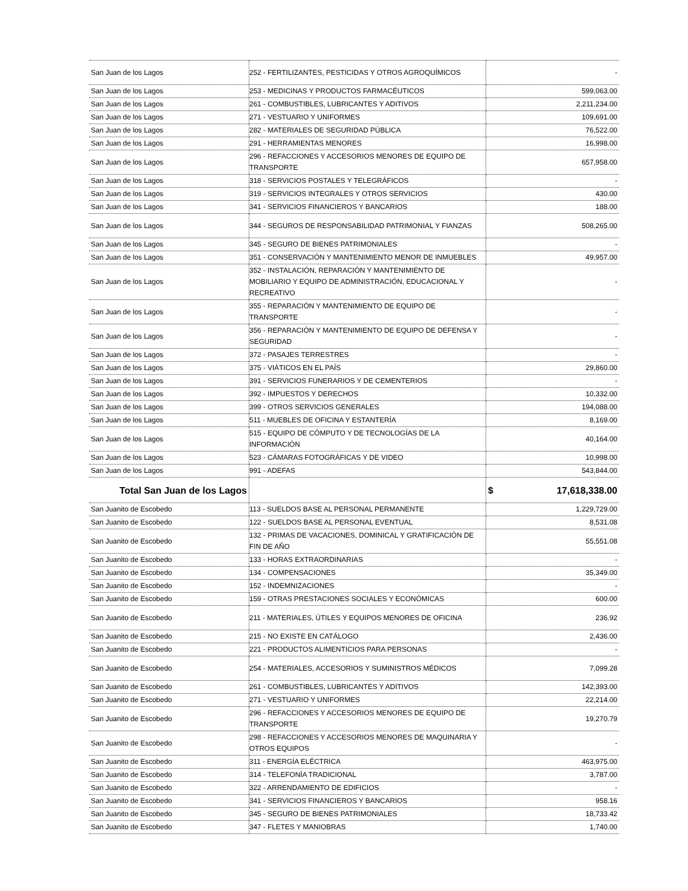| San Juan de los Lagos | 252 - FERTILIZANTES, PESTICIDAS Y OTROS AGROQUÍMICOS | - |
| San Juan de los Lagos | 253 - MEDICINAS Y PRODUCTOS FARMACÉUTICOS | 599,063.00 |
| San Juan de los Lagos | 261 - COMBUSTIBLES, LUBRICANTES Y ADITIVOS | 2,211,234.00 |
| San Juan de los Lagos | 271 - VESTUARIO Y UNIFORMES | 109,691.00 |
| San Juan de los Lagos | 282 - MATERIALES DE SEGURIDAD PÚBLICA | 76,522.00 |
| San Juan de los Lagos | 291 - HERRAMIENTAS MENORES | 16,998.00 |
| San Juan de los Lagos | 296 - REFACCIONES Y ACCESORIOS MENORES DE EQUIPO DE TRANSPORTE | 657,958.00 |
| San Juan de los Lagos | 318 - SERVICIOS POSTALES Y TELEGRÁFICOS | - |
| San Juan de los Lagos | 319 - SERVICIOS INTEGRALES Y OTROS SERVICIOS | 430.00 |
| San Juan de los Lagos | 341 - SERVICIOS FINANCIEROS Y BANCARIOS | 188.00 |
| San Juan de los Lagos | 344 - SEGUROS DE RESPONSABILIDAD PATRIMONIAL Y FIANZAS | 508,265.00 |
| San Juan de los Lagos | 345 - SEGURO DE BIENES PATRIMONIALES | - |
| San Juan de los Lagos | 351 - CONSERVACIÓN Y MANTENIMIENTO MENOR DE INMUEBLES | 49,957.00 |
| San Juan de los Lagos | 352 - INSTALACIÓN, REPARACIÓN Y MANTENIMIENTO DE MOBILIARIO Y EQUIPO DE ADMINISTRACIÓN, EDUCACIONAL Y RECREATIVO | - |
| San Juan de los Lagos | 355 - REPARACIÓN Y MANTENIMIENTO DE EQUIPO DE TRANSPORTE | - |
| San Juan de los Lagos | 356 - REPARACIÓN Y MANTENIMIENTO DE EQUIPO DE DEFENSA Y SEGURIDAD | - |
| San Juan de los Lagos | 372 - PASAJES TERRESTRES | - |
| San Juan de los Lagos | 375 - VIÁTICOS EN EL PAÍS | 29,860.00 |
| San Juan de los Lagos | 391 - SERVICIOS FUNERARIOS Y DE CEMENTERIOS | - |
| San Juan de los Lagos | 392 - IMPUESTOS Y DERECHOS | 10,332.00 |
| San Juan de los Lagos | 399 - OTROS SERVICIOS GENERALES | 194,088.00 |
| San Juan de los Lagos | 511 - MUEBLES DE OFICINA Y ESTANTERÍA | 8,169.00 |
| San Juan de los Lagos | 515 - EQUIPO DE CÓMPUTO Y DE TECNOLOGÍAS DE LA INFORMACIÓN | 40,164.00 |
| San Juan de los Lagos | 523 - CÁMARAS FOTOGRÁFICAS Y DE VIDEO | 10,998.00 |
| San Juan de los Lagos | 991 - ADEFAS | 543,844.00 |
| Total San Juan de los Lagos | | $ 17,618,338.00 |
| San Juanito de Escobedo | 113 - SUELDOS BASE AL PERSONAL PERMANENTE | 1,229,729.00 |
| San Juanito de Escobedo | 122 - SUELDOS BASE AL PERSONAL EVENTUAL | 8,531.08 |
| San Juanito de Escobedo | 132 - PRIMAS DE VACACIONES, DOMINICAL Y GRATIFICACIÓN DE FIN DE AÑO | 55,551.08 |
| San Juanito de Escobedo | 133 - HORAS EXTRAORDINARIAS | - |
| San Juanito de Escobedo | 134 - COMPENSACIONES | 35,349.00 |
| San Juanito de Escobedo | 152 - INDEMNIZACIONES | - |
| San Juanito de Escobedo | 159 - OTRAS PRESTACIONES SOCIALES Y ECONÓMICAS | 600.00 |
| San Juanito de Escobedo | 211 - MATERIALES, ÚTILES Y EQUIPOS MENORES DE OFICINA | 236.92 |
| San Juanito de Escobedo | 215 - NO EXISTE EN CATÁLOGO | 2,436.00 |
| San Juanito de Escobedo | 221 - PRODUCTOS ALIMENTICIOS PARA PERSONAS | - |
| San Juanito de Escobedo | 254 - MATERIALES, ACCESORIOS Y SUMINISTROS MÉDICOS | 7,099.28 |
| San Juanito de Escobedo | 261 - COMBUSTIBLES, LUBRICANTES Y ADITIVOS | 142,393.00 |
| San Juanito de Escobedo | 271 - VESTUARIO Y UNIFORMES | 22,214.00 |
| San Juanito de Escobedo | 296 - REFACCIONES Y ACCESORIOS MENORES DE EQUIPO DE TRANSPORTE | 19,270.79 |
| San Juanito de Escobedo | 298 - REFACCIONES Y ACCESORIOS MENORES DE MAQUINARIA Y OTROS EQUIPOS | - |
| San Juanito de Escobedo | 311 - ENERGÍA ELÉCTRICA | 463,975.00 |
| San Juanito de Escobedo | 314 - TELEFONÍA TRADICIONAL | 3,787.00 |
| San Juanito de Escobedo | 322 - ARRENDAMIENTO DE EDIFICIOS | - |
| San Juanito de Escobedo | 341 - SERVICIOS FINANCIEROS Y BANCARIOS | 958.16 |
| San Juanito de Escobedo | 345 - SEGURO DE BIENES PATRIMONIALES | 18,733.42 |
| San Juanito de Escobedo | 347 - FLETES Y MANIOBRAS | 1,740.00 |